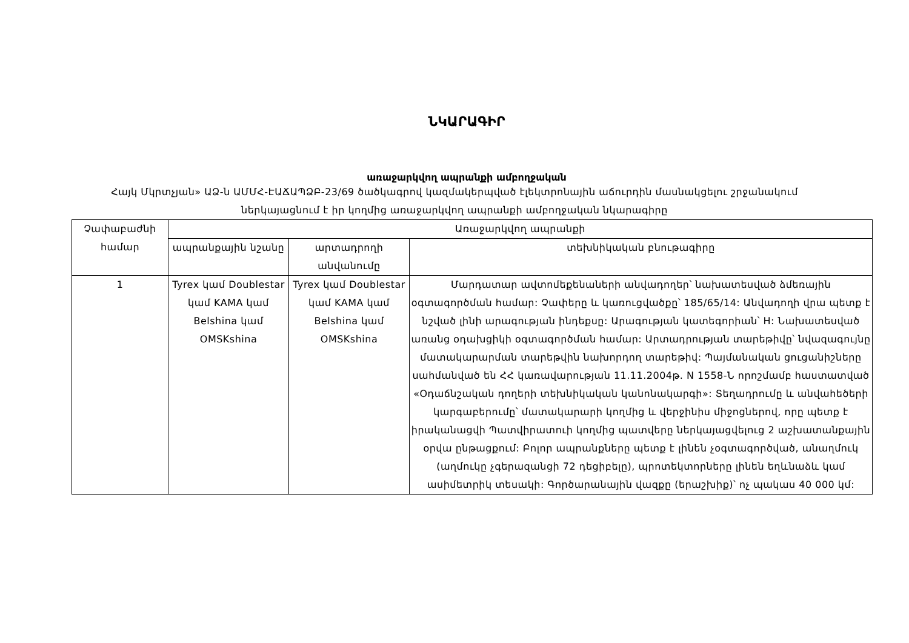ՆԿԱՐԱԳԻՐ
առաջարկվող ապրանքի ամբողջական
Հայկ Մկրտչյան» ԱՁ-ն ԱՄՄՀ-ԷԱՃԱՊՁԲ-23/69 ծածկագրով կազմակերպված էլեկտրոնային աճուրդին մասնակցելու շրջանակում ներկայացնում է իր կողմից առաջարկվող ապրանքի ամբողջական նկարագիրը
| Չափաբաժնի համար | Առաջարկվող ապրանքի | | |
| --- | --- | --- | --- |
| | ապրանքային նշանը | արտադրողի անվանումը | տեխնիկական բնութագիրը |
| 1 | Tyrex կամ Doublestar կամ KAMA կամ Belshina կամ OMSKshina | Tyrex կամ Doublestar կամ KAMA կամ Belshina կամ OMSKshina | Մարդատար ավտոմեքենաների անվադողեր՝ նախատեսված ձմեռային օգտագործման համար: Չափերը և կառուցվածքը՝ 185/65/14: Անվադողի վրա պետք է նշված լինի արագության ինդեքսը: Արագության կատեգորիան՝ H: Նախատեսված առանց օդախցիկի օգտագործման համար: Արտադրության տարեթիվը՝ նվազագույնը մատակարարման տարեթվին նախորդող տարեթիվ: Պայմանական ցուցանիշները սահմանված են ՀՀ կառավարության 11.11.2004թ. N 1558-Ն որոշմամբ հաստատված «Օդաճնշական դողերի տեխնիկական կանոնակարգի»: Տեղադրումը և անվահեծերի կարգաբերումը՝ մատակարարի կողմից և վերջինիս միջոցներով, որը պետք է իրականացվի Պատվիրատուի կողմից պատվերը ներկայացվելուց 2 աշխատանքային օրվա ընթացքում: Բոլոր ապրանքները պետք է լինեն չօգտագործված, անաղմուկ (աղմուկը չգերազանցի 72 դեցիբելը), պրոտեկտորները լինեն եղևնաձև կամ ասիմետրիկ տեսակի: Գործարանային վազքը (երաշխիք)՝ ոչ պակաս 40 000 կմ: |